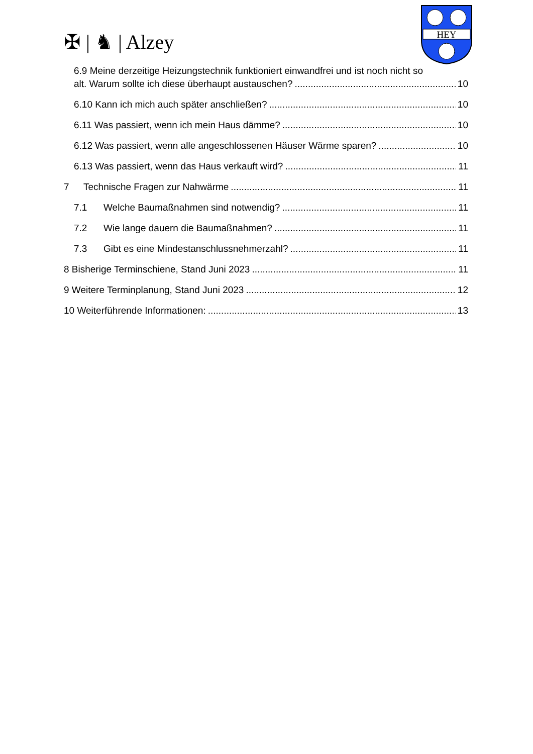✠ | ♞ | Alzey
HEY
6.9 Meine derzeitige Heizungstechnik funktioniert einwandfrei und ist noch nicht so
alt. Warum sollte ich diese überhaupt austauschen? 10
6.10 Kann ich mich auch später anschließen? 10
6.11 Was passiert, wenn ich mein Haus dämme? 10
6.12 Was passiert, wenn alle angeschlossenen Häuser Wärme sparen? 10
6.13 Was passiert, wenn das Haus verkauft wird? 11
7 Technische Fragen zur Nahwärme 11
7.1 Welche Baumaßnahmen sind notwendig? 11
7.2 Wie lange dauern die Baumaßnahmen? 11
7.3 Gibt es eine Mindestanschlussnehmerzahl? 11
8 Bisherige Terminschiene, Stand Juni 2023 11
9 Weitere Terminplanung, Stand Juni 2023 12
10 Weiterführende Informationen: 13